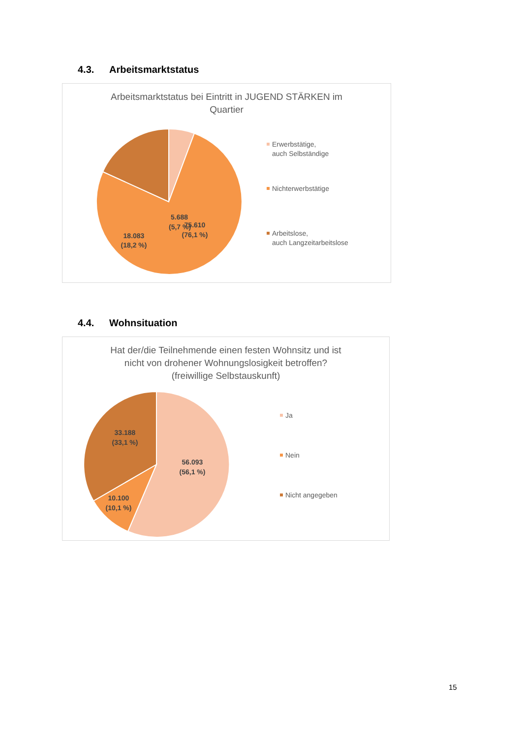4.3. Arbeitsmarktstatus
Arbeitsmarktstatus bei Eintritt in JUGEND STÄRKEN im
Quartier
5.688
(5,7 %)
18.083
(18,2 %)
75.610
(76,1 %)
Erwerbstätige,
auch Selbständige
Nichterwerbstätige
Arbeitslose,
auch Langzeitarbeitslose
4.4. Wohnsituation
Hat der/die Teilnehmende einen festen Wohnsitz und ist
nicht von drohener Wohnungslosigkeit betroffen?
(freiwillige Selbstauskunft)
33.188
(33,1 %)
56.093
(56,1 %)
10.100
(10,1 %)
Ja
Nein
Nicht angegeben
15